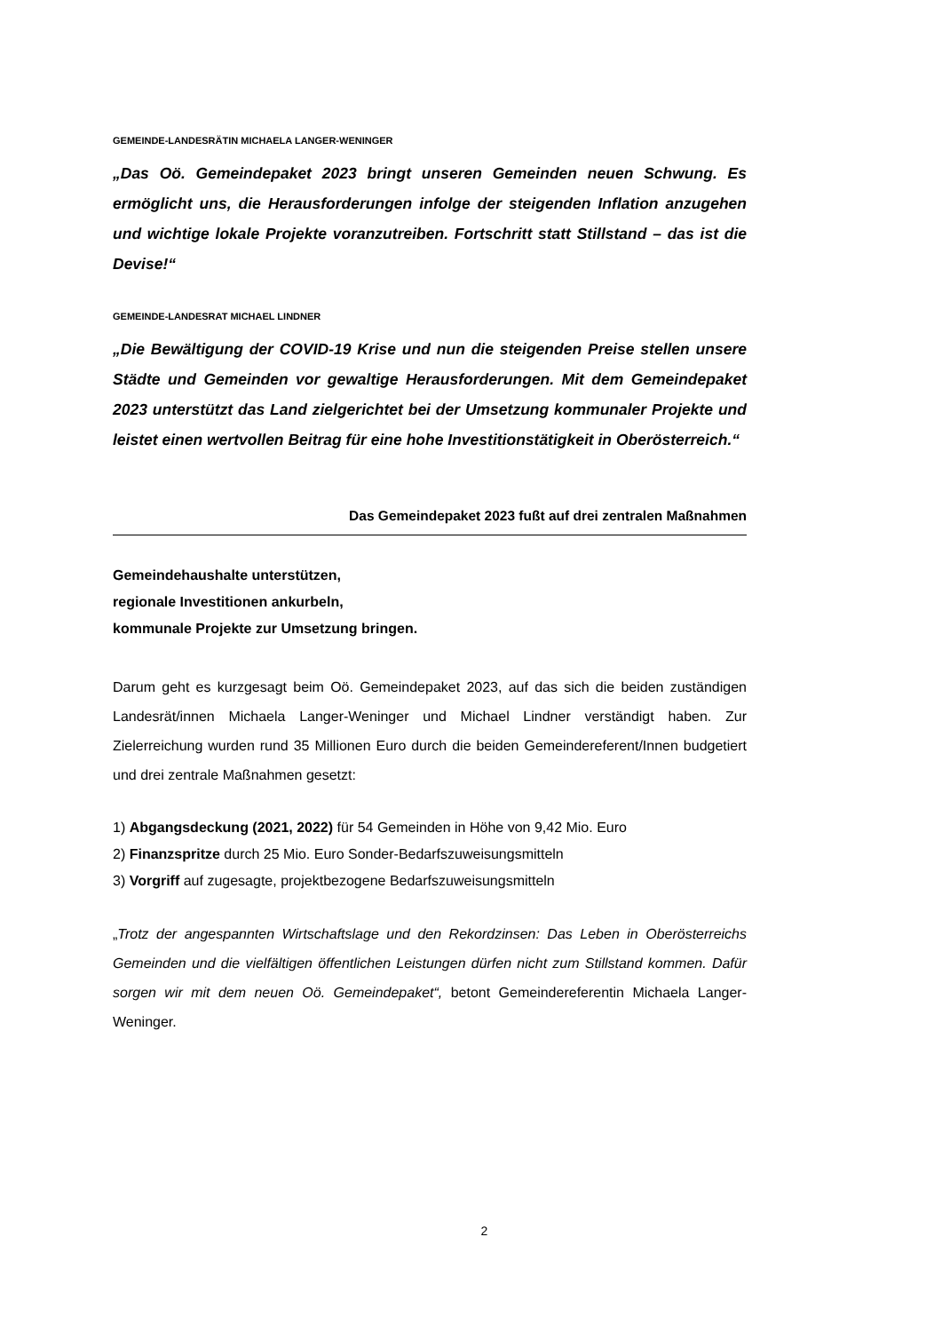GEMEINDE-LANDESRÄTIN MICHAELA LANGER-WENINGER
„Das Oö. Gemeindepaket 2023 bringt unseren Gemeinden neuen Schwung. Es ermöglicht uns, die Herausforderungen infolge der steigenden Inflation anzugehen und wichtige lokale Projekte voranzutreiben. Fortschritt statt Stillstand – das ist die Devise!“
GEMEINDE-LANDESRAT MICHAEL LINDNER
„Die Bewältigung der COVID-19 Krise und nun die steigenden Preise stellen unsere Städte und Gemeinden vor gewaltige Herausforderungen. Mit dem Gemeindepaket 2023 unterstützt das Land zielgerichtet bei der Umsetzung kommunaler Projekte und leistet einen wertvollen Beitrag für eine hohe Investitionstätigkeit in Oberösterreich.“
Das Gemeindepaket 2023 fußt auf drei zentralen Maßnahmen
Gemeindehaushalte unterstützen,
regionale Investitionen ankurbeln,
kommunale Projekte zur Umsetzung bringen.
Darum geht es kurzgesagt beim Oö. Gemeindepaket 2023, auf das sich die beiden zuständigen Landesrät/innen Michaela Langer-Weninger und Michael Lindner verständigt haben. Zur Zielerreichung wurden rund 35 Millionen Euro durch die beiden Gemeindereferent/Innen budgetiert und drei zentrale Maßnahmen gesetzt:
1) Abgangsdeckung (2021, 2022) für 54 Gemeinden in Höhe von 9,42 Mio. Euro
2) Finanzspritze durch 25 Mio. Euro Sonder-Bedarfszuweisungsmitteln
3) Vorgriff auf zugesagte, projektbezogene Bedarfszuweisungsmitteln
„Trotz der angespannten Wirtschaftslage und den Rekordzinsen: Das Leben in Oberösterreichs Gemeinden und die vielfältigen öffentlichen Leistungen dürfen nicht zum Stillstand kommen. Dafür sorgen wir mit dem neuen Oö. Gemeindepaket“, betont Gemeindereferentin Michaela Langer-Weninger.
2